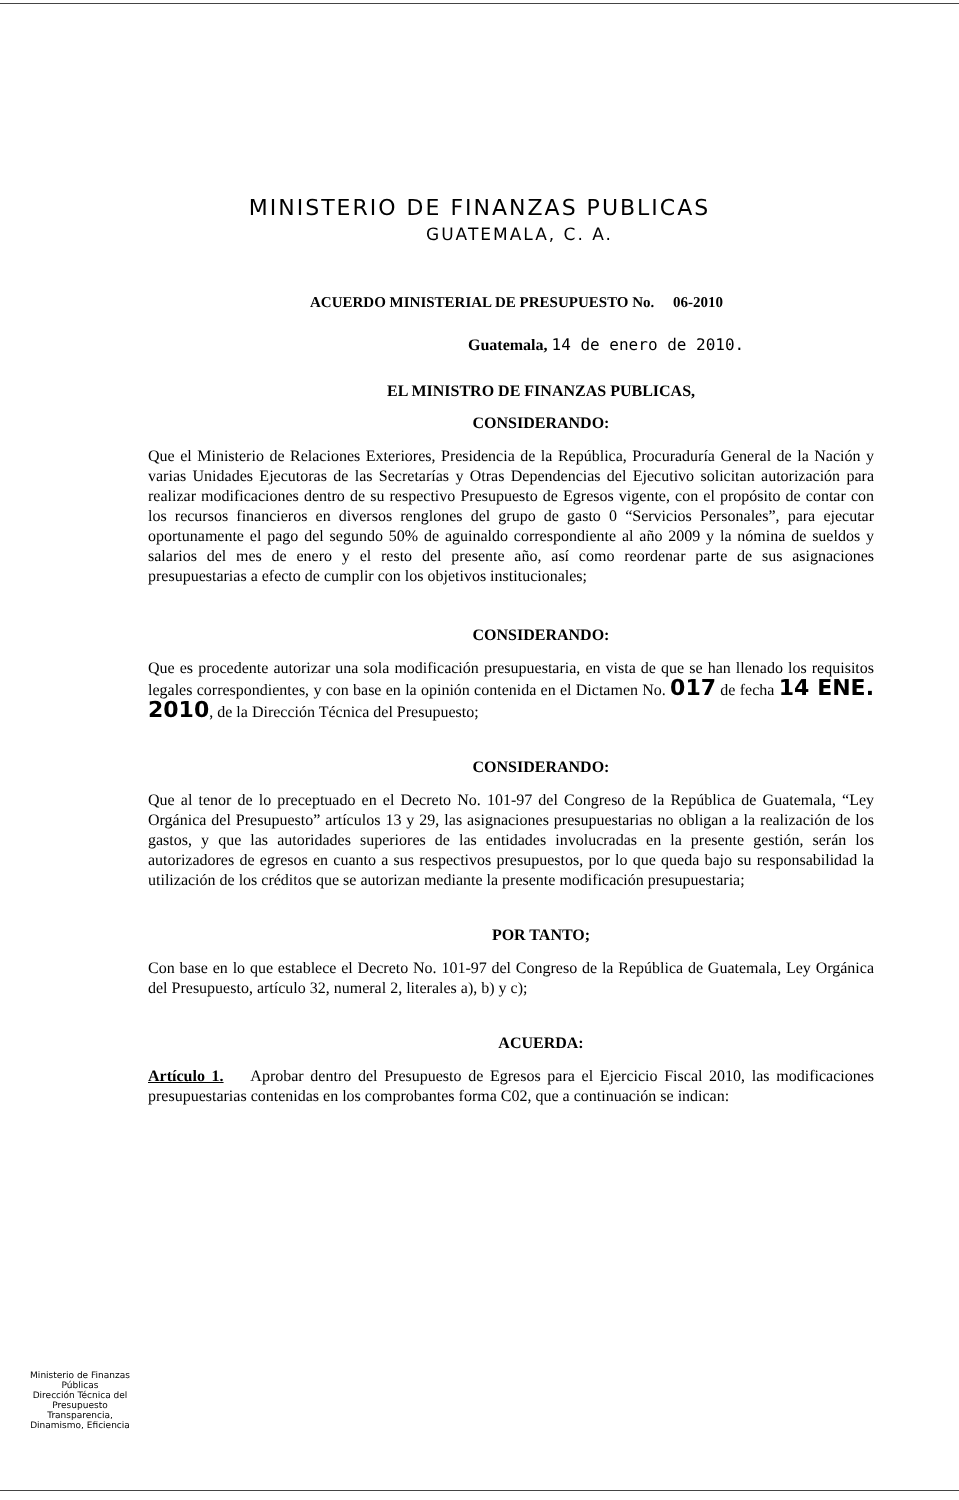MINISTERIO DE FINANZAS PUBLICAS
GUATEMALA, C. A.
ACUERDO MINISTERIAL DE PRESUPUESTO No. 06-2010
Guatemala, 14 de enero de 2010.
EL MINISTRO DE FINANZAS PUBLICAS,
CONSIDERANDO:
Que el Ministerio de Relaciones Exteriores, Presidencia de la República, Procuraduría General de la Nación y varias Unidades Ejecutoras de las Secretarías y Otras Dependencias del Ejecutivo solicitan autorización para realizar modificaciones dentro de su respectivo Presupuesto de Egresos vigente, con el propósito de contar con los recursos financieros en diversos renglones del grupo de gasto 0 “Servicios Personales”, para ejecutar oportunamente el pago del segundo 50% de aguinaldo correspondiente al año 2009 y la nómina de sueldos y salarios del mes de enero y el resto del presente año, así como reordenar parte de sus asignaciones presupuestarias a efecto de cumplir con los objetivos institucionales;
CONSIDERANDO:
Que es procedente autorizar una sola modificación presupuestaria, en vista de que se han llenado los requisitos legales correspondientes, y con base en la opinión contenida en el Dictamen No. 017 de fecha 14 ENE. 2010, de la Dirección Técnica del Presupuesto;
CONSIDERANDO:
Que al tenor de lo preceptuado en el Decreto No. 101-97 del Congreso de la República de Guatemala, “Ley Orgánica del Presupuesto” artículos 13 y 29, las asignaciones presupuestarias no obligan a la realización de los gastos, y que las autoridades superiores de las entidades involucradas en la presente gestión, serán los autorizadores de egresos en cuanto a sus respectivos presupuestos, por lo que queda bajo su responsabilidad la utilización de los créditos que se autorizan mediante la presente modificación presupuestaria;
POR TANTO;
Con base en lo que establece el Decreto No. 101-97 del Congreso de la República de Guatemala, Ley Orgánica del Presupuesto, artículo 32, numeral 2, literales a), b) y c);
ACUERDA:
Artículo 1. Aprobar dentro del Presupuesto de Egresos para el Ejercicio Fiscal 2010, las modificaciones presupuestarias contenidas en los comprobantes forma C02, que a continuación se indican:
Ministerio de Finanzas Públicas
Dirección Técnica del Presupuesto
Transparencia, Dinamismo, Eficiencia